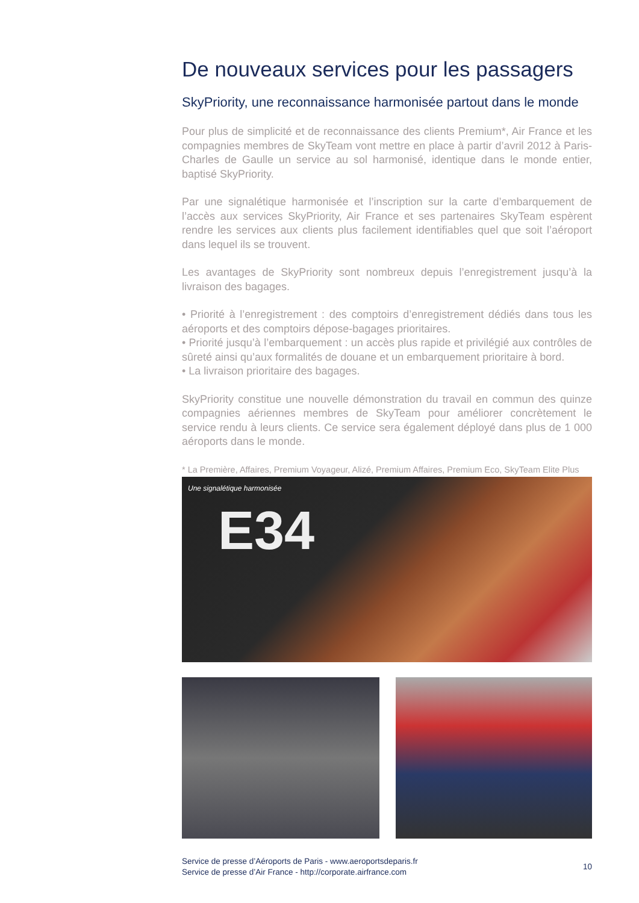De nouveaux services pour les passagers
SkyPriority, une reconnaissance harmonisée partout dans le monde
Pour plus de simplicité et de reconnaissance des clients Premium*, Air France et les compagnies membres de SkyTeam vont mettre en place à partir d’avril 2012 à Paris-Charles de Gaulle un service au sol harmonisé, identique dans le monde entier, baptisé SkyPriority.
Par une signalétique harmonisée et l’inscription sur la carte d’embarquement de l’accès aux services SkyPriority, Air France et ses partenaires SkyTeam espèrent rendre les services aux clients plus facilement identifiables quel que soit l’aéroport dans lequel ils se trouvent.
Les avantages de SkyPriority sont nombreux depuis l’enregistrement jusqu’à la livraison des bagages.
• Priorité à l’enregistrement : des comptoirs d’enregistrement dédiés dans tous les aéroports et des comptoirs dépose-bagages prioritaires.
• Priorité jusqu’à l’embarquement : un accès plus rapide et privilégié aux contrôles de sûreté ainsi qu’aux formalités de douane et un embarquement prioritaire à bord.
• La livraison prioritaire des bagages.
SkyPriority constitue une nouvelle démonstration du travail en commun des quinze compagnies aériennes membres de SkyTeam pour améliorer concrètement le service rendu à leurs clients. Ce service sera également déployé dans plus de 1 000 aéroports dans le monde.
* La Première, Affaires, Premium Voyageur, Alizé, Premium Affaires, Premium Eco, SkyTeam Elite Plus
Une signalétique harmonisée
E34
Service de presse d’Aéroports de Paris - www.aeroportsdeparis.fr
Service de presse d’Air France - http://corporate.airfrance.com
10